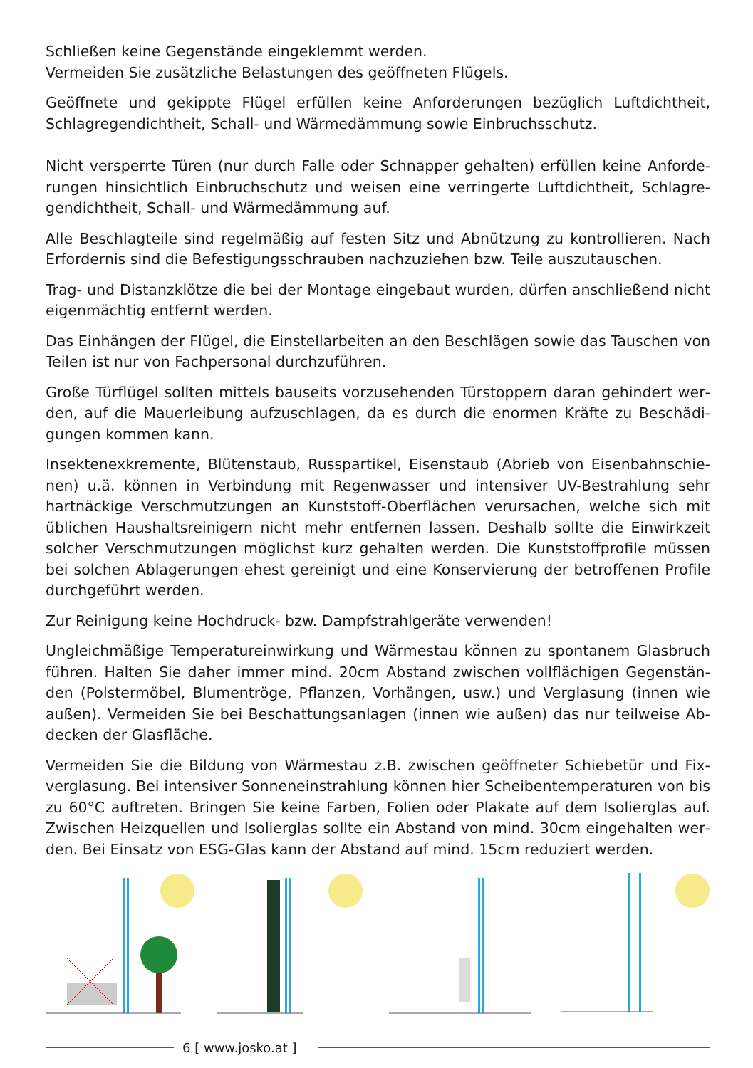Schließen keine Gegenstände eingeklemmt werden.
Vermeiden Sie zusätzliche Belastungen des geöffneten Flügels.
Geöffnete und gekippte Flügel erfüllen keine Anforderungen bezüglich Luftdichtheit, Schlagregendichtheit, Schall- und Wärmedämmung sowie Einbruchsschutz.
Nicht versperrte Türen (nur durch Falle oder Schnapper gehalten) erfüllen keine Anforde­rungen hinsichtlich Einbruchschutz und weisen eine verringerte Luftdichtheit, Schlagre­gendichtheit, Schall- und Wärmedämmung auf.
Alle Beschlagteile sind regelmäßig auf festen Sitz und Abnützung zu kontrollieren. Nach Erfordernis sind die Befestigungsschrauben nachzuziehen bzw. Teile auszutauschen.
Trag- und Distanzklötze die bei der Montage eingebaut wurden, dürfen anschließend nicht eigenmächtig entfernt werden.
Das Einhängen der Flügel, die Einstellarbeiten an den Beschlägen sowie das Tauschen von Teilen ist nur von Fachpersonal durchzuführen.
Große Türflügel sollten mittels bauseits vorzusehenden Türstoppern daran gehindert wer­den, auf die Mauerleibung aufzuschlagen, da es durch die enormen Kräfte zu Beschädi­gungen kommen kann.
Insektenexkremente, Blütenstaub, Russpartikel, Eisenstaub (Abrieb von Eisenbahnschie­nen) u.ä. können in Verbindung mit Regenwasser und intensiver UV-Bestrahlung sehr hartnäckige Verschmutzungen an Kunststoff-Oberflächen verursachen, welche sich mit üblichen Haushaltsreinigern nicht mehr entfernen lassen. Deshalb sollte die Einwirkzeit solcher Verschmutzungen möglichst kurz gehalten werden. Die Kunststoffprofile müssen bei solchen Ablagerungen ehest gereinigt und eine Konservierung der betroffenen Profile durchgeführt werden.
Zur Reinigung keine Hochdruck- bzw. Dampfstrahlgeräte verwenden!
Ungleichmäßige Temperatureinwirkung und Wärmestau können zu spontanem Glasbruch führen. Halten Sie daher immer mind. 20cm Abstand zwischen vollflächigen Gegenstän­den (Polstermöbel, Blumentröge, Pflanzen, Vorhängen, usw.) und Verglasung (innen wie außen). Vermeiden Sie bei Beschattungsanlagen (innen wie außen) das nur teilweise Ab­decken der Glasfläche.
Vermeiden Sie die Bildung von Wärmestau z.B. zwischen geöffneter Schiebetür und Fix­verglasung. Bei intensiver Sonneneinstrahlung können hier Scheibentemperaturen von bis zu 60°C auftreten. Bringen Sie keine Farben, Folien oder Plakate auf dem Isolierglas auf. Zwischen Heizquellen und Isolierglas sollte ein Abstand von mind. 30cm eingehalten wer­den. Bei Einsatz von ESG-Glas kann der Abstand auf mind. 15cm reduziert werden.
6 [ www.josko.at ]